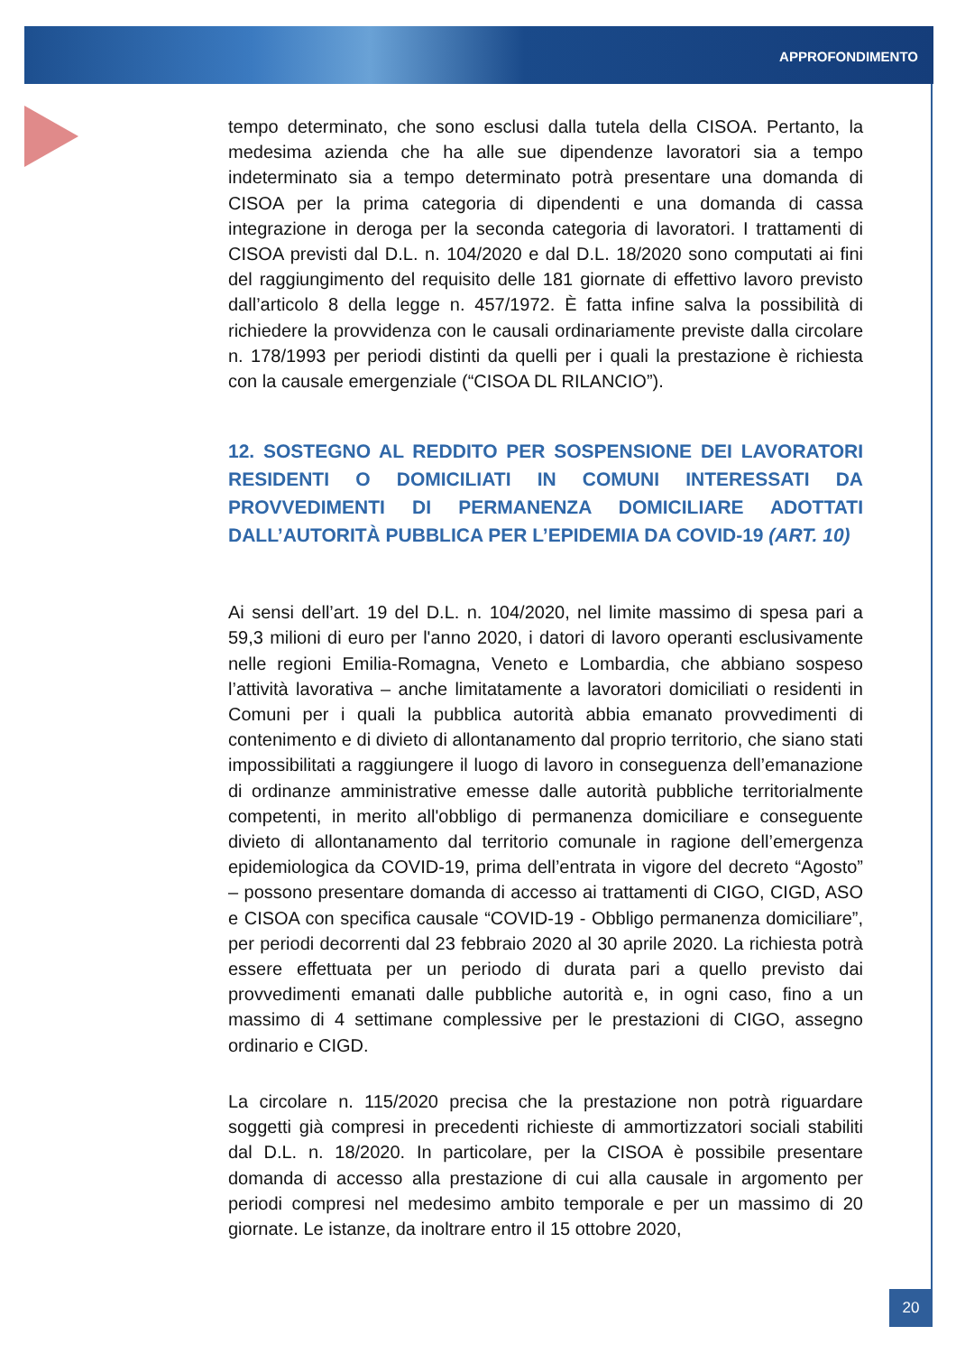APPROFONDIMENTO
tempo determinato, che sono esclusi dalla tutela della CISOA. Pertanto, la medesima azienda che ha alle sue dipendenze lavoratori sia a tempo indeterminato sia a tempo determinato potrà presentare una domanda di CISOA per la prima categoria di dipendenti e una domanda di cassa integrazione in deroga per la seconda categoria di lavoratori. I trattamenti di CISOA previsti dal D.L. n. 104/2020 e dal D.L. 18/2020 sono computati ai fini del raggiungimento del requisito delle 181 giornate di effettivo lavoro previsto dall’articolo 8 della legge n. 457/1972. È fatta infine salva la possibilità di richiedere la provvidenza con le causali ordinariamente previste dalla circolare n. 178/1993 per periodi distinti da quelli per i quali la prestazione è richiesta con la causale emergenziale (“CISOA DL RILANCIO”).
12. SOSTEGNO AL REDDITO PER SOSPENSIONE DEI LAVORATORI RESIDENTI O DOMICILIATI IN COMUNI INTERESSATI DA PROVVEDIMENTI DI PERMANENZA DOMICILIARE ADOTTATI DALL’AUTORITÀ PUBBLICA PER L’EPIDEMIA DA COVID-19 (ART. 10)
Ai sensi dell’art. 19 del D.L. n. 104/2020, nel limite massimo di spesa pari a 59,3 milioni di euro per l'anno 2020, i datori di lavoro operanti esclusivamente nelle regioni Emilia-Romagna, Veneto e Lombardia, che abbiano sospeso l’attività lavorativa – anche limitatamente a lavoratori domiciliati o residenti in Comuni per i quali la pubblica autorità abbia emanato provvedimenti di contenimento e di divieto di allontanamento dal proprio territorio, che siano stati impossibilitati a raggiungere il luogo di lavoro in conseguenza dell’emanazione di ordinanze amministrative emesse dalle autorità pubbliche territorialmente competenti, in merito all'obbligo di permanenza domiciliare e conseguente divieto di allontanamento dal territorio comunale in ragione dell’emergenza epidemiologica da COVID-19, prima dell’entrata in vigore del decreto “Agosto” – possono presentare domanda di accesso ai trattamenti di CIGO, CIGD, ASO e CISOA con specifica causale “COVID-19 - Obbligo permanenza domiciliare”, per periodi decorrenti dal 23 febbraio 2020 al 30 aprile 2020. La richiesta potrà essere effettuata per un periodo di durata pari a quello previsto dai provvedimenti emanati dalle pubbliche autorità e, in ogni caso, fino a un massimo di 4 settimane complessive per le prestazioni di CIGO, assegno ordinario e CIGD.
La circolare n. 115/2020 precisa che la prestazione non potrà riguardare soggetti già compresi in precedenti richieste di ammortizzatori sociali stabiliti dal D.L. n. 18/2020. In particolare, per la CISOA è possibile presentare domanda di accesso alla prestazione di cui alla causale in argomento per periodi compresi nel medesimo ambito temporale e per un massimo di 20 giornate. Le istanze, da inoltrare entro il 15 ottobre 2020,
20